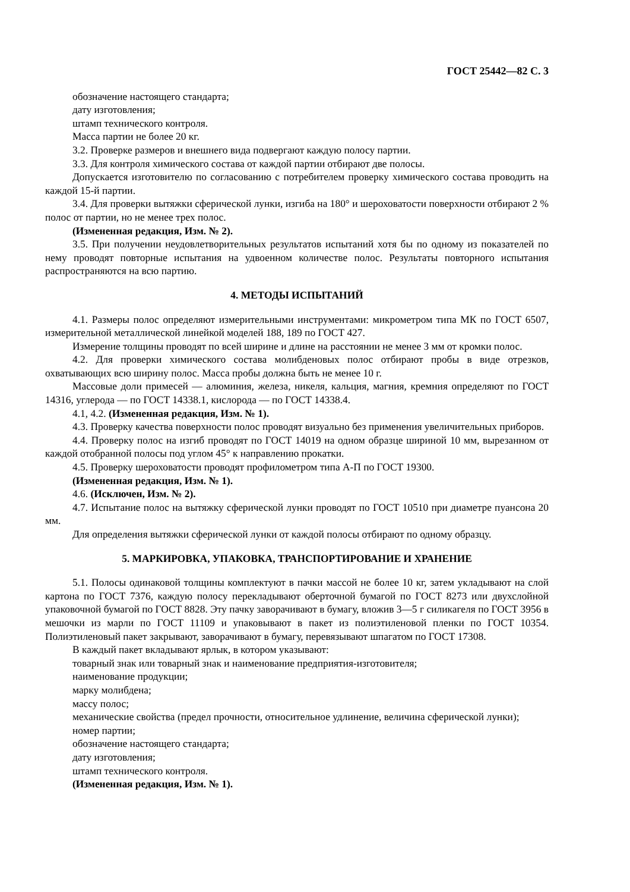ГОСТ 25442—82 С. 3
обозначение настоящего стандарта;
дату изготовления;
штамп технического контроля.
Масса партии не более 20 кг.
3.2. Проверке размеров и внешнего вида подвергают каждую полосу партии.
3.3. Для контроля химического состава от каждой партии отбирают две полосы.
Допускается изготовителю по согласованию с потребителем проверку химического состава проводить на каждой 15-й партии.
3.4. Для проверки вытяжки сферической лунки, изгиба на 180° и шероховатости поверхности отбирают 2 % полос от партии, но не менее трех полос.
(Измененная редакция, Изм. № 2).
3.5. При получении неудовлетворительных результатов испытаний хотя бы по одному из показателей по нему проводят повторные испытания на удвоенном количестве полос. Результаты повторного испытания распространяются на всю партию.
4. МЕТОДЫ ИСПЫТАНИЙ
4.1. Размеры полос определяют измерительными инструментами: микрометром типа МК по ГОСТ 6507, измерительной металлической линейкой моделей 188, 189 по ГОСТ 427.
Измерение толщины проводят по всей ширине и длине на расстоянии не менее 3 мм от кромки полос.
4.2. Для проверки химического состава молибденовых полос отбирают пробы в виде отрезков, охватывающих всю ширину полос. Масса пробы должна быть не менее 10 г.
Массовые доли примесей — алюминия, железа, никеля, кальция, магния, кремния определяют по ГОСТ 14316, углерода — по ГОСТ 14338.1, кислорода — по ГОСТ 14338.4.
4.1, 4.2. (Измененная редакция, Изм. № 1).
4.3. Проверку качества поверхности полос проводят визуально без применения увеличительных приборов.
4.4. Проверку полос на изгиб проводят по ГОСТ 14019 на одном образце шириной 10 мм, вырезанном от каждой отобранной полосы под углом 45° к направлению прокатки.
4.5. Проверку шероховатости проводят профилометром типа А-П по ГОСТ 19300.
(Измененная редакция, Изм. № 1).
4.6. (Исключен, Изм. № 2).
4.7. Испытание полос на вытяжку сферической лунки проводят по ГОСТ 10510 при диаметре пуансона 20 мм.
Для определения вытяжки сферической лунки от каждой полосы отбирают по одному образцу.
5. МАРКИРОВКА, УПАКОВКА, ТРАНСПОРТИРОВАНИЕ И ХРАНЕНИЕ
5.1. Полосы одинаковой толщины комплектуют в пачки массой не более 10 кг, затем укладывают на слой картона по ГОСТ 7376, каждую полосу перекладывают оберточной бумагой по ГОСТ 8273 или двухслойной упаковочной бумагой по ГОСТ 8828. Эту пачку заворачивают в бумагу, вложив 3—5 г силикагеля по ГОСТ 3956 в мешочки из марли по ГОСТ 11109 и упаковывают в пакет из полиэтиленовой пленки по ГОСТ 10354. Полиэтиленовый пакет закрывают, заворачивают в бумагу, перевязывают шпагатом по ГОСТ 17308.
В каждый пакет вкладывают ярлык, в котором указывают:
товарный знак или товарный знак и наименование предприятия-изготовителя;
наименование продукции;
марку молибдена;
массу полос;
механические свойства (предел прочности, относительное удлинение, величина сферической лунки);
номер партии;
обозначение настоящего стандарта;
дату изготовления;
штамп технического контроля.
(Измененная редакция, Изм. № 1).